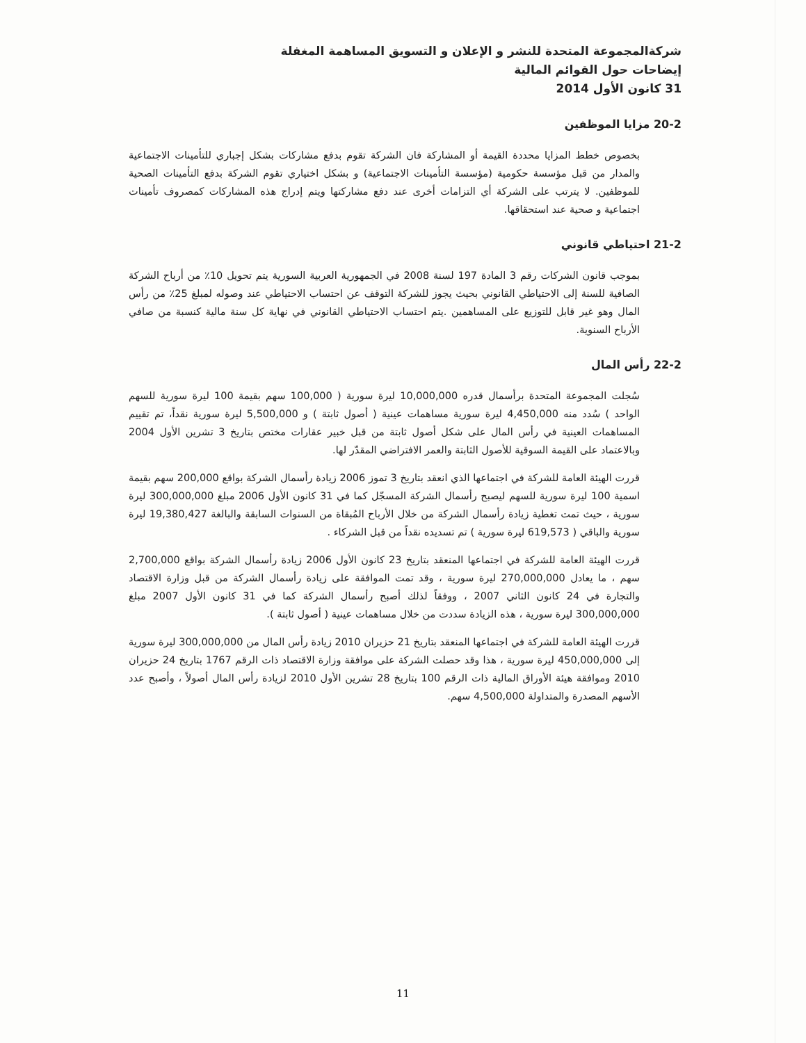شركةالمجموعة المتحدة للنشر و الإعلان و التسويق المساهمة المغفلة
إيضاحات حول القوائم المالية
31 كانون الأول 2014
20-2 مزايا الموظفين
بخصوص خطط المزايا محددة القيمة أو المشاركة فان الشركة تقوم بدفع مشاركات بشكل إجباري للتأمينات الاجتماعية والمدار من قبل مؤسسة حكومية (مؤسسة التأمينات الاجتماعية) و بشكل اختياري تقوم الشركة بدفع التأمينات الصحية للموظفين. لا يترتب على الشركة أي التزامات أخرى عند دفع مشاركتها ويتم إدراج هذه المشاركات كمصروف تأمينات اجتماعية و صحية عند استحقاقها.
21-2 احتياطي قانوني
بموجب قانون الشركات رقم 3 المادة 197 لسنة 2008 في الجمهورية العربية السورية يتم تحويل 10٪ من أرباح الشركة الصافية للسنة إلى الاحتياطي القانوني بحيث يجوز للشركة التوقف عن احتساب الاحتياطي عند وصوله لمبلغ 25٪ من رأس المال وهو غير قابل للتوزيع على المساهمين .يتم احتساب الاحتياطي القانوني في نهاية كل سنة مالية كنسبة من صافي الأرباح السنوية.
22-2 رأس المال
سُجلت المجموعة المتحدة برأسمال قدره 10,000,000 ليرة سورية ( 100,000 سهم بقيمة 100 ليرة سورية للسهم الواحد ) سُدد منه 4,450,000 ليرة سورية مساهمات عينية ( أصول ثابتة ) و 5,500,000 ليرة سورية نقداً، تم تقييم المساهمات العينية في رأس المال على شكل أصول ثابتة من قبل خبير عقارات مختص بتاريخ 3 تشرين الأول 2004 وبالاعتماد على القيمة السوقية للأصول الثابتة والعمر الافتراضي المقدّر لها.
قررت الهيئة العامة للشركة في اجتماعها الذي انعقد بتاريخ 3 تموز 2006 زيادة رأسمال الشركة بواقع 200,000 سهم بقيمة اسمية 100 ليرة سورية للسهم ليصبح رأسمال الشركة المسجّل كما في 31 كانون الأول 2006 مبلغ 300,000,000 ليرة سورية ، حيث تمت تغطية زيادة رأسمال الشركة من خلال الأرباح المُبقاة من السنوات السابقة والبالغة 19,380,427 ليرة سورية والباقي ( 619,573 ليرة سورية ) تم تسديده نقداً من قبل الشركاء .
قررت الهيئة العامة للشركة في اجتماعها المنعقد بتاريخ 23 كانون الأول 2006 زيادة رأسمال الشركة بواقع 2,700,000 سهم ، ما يعادل 270,000,000 ليرة سورية ، وقد تمت الموافقة على زيادة رأسمال الشركة من قبل وزارة الاقتصاد والتجارة في 24 كانون الثاني 2007 ، ووفقاً لذلك أصبح رأسمال الشركة كما في 31 كانون الأول 2007 مبلغ 300,000,000 ليرة سورية ، هذه الزيادة سددت من خلال مساهمات عينية ( أصول ثابتة ).
قررت الهيئة العامة للشركة في اجتماعها المنعقد بتاريخ 21 حزيران 2010 زيادة رأس المال من 300,000,000 ليرة سورية إلى 450,000,000 ليرة سورية ، هذا وقد حصلت الشركة على موافقة وزارة الاقتصاد ذات الرقم 1767 بتاريخ 24 حزيران 2010 وموافقة هيئة الأوراق المالية ذات الرقم 100 بتاريخ 28 تشرين الأول 2010 لزيادة رأس المال أصولاً ، وأصبح عدد الأسهم المصدرة والمتداولة 4,500,000 سهم.
11